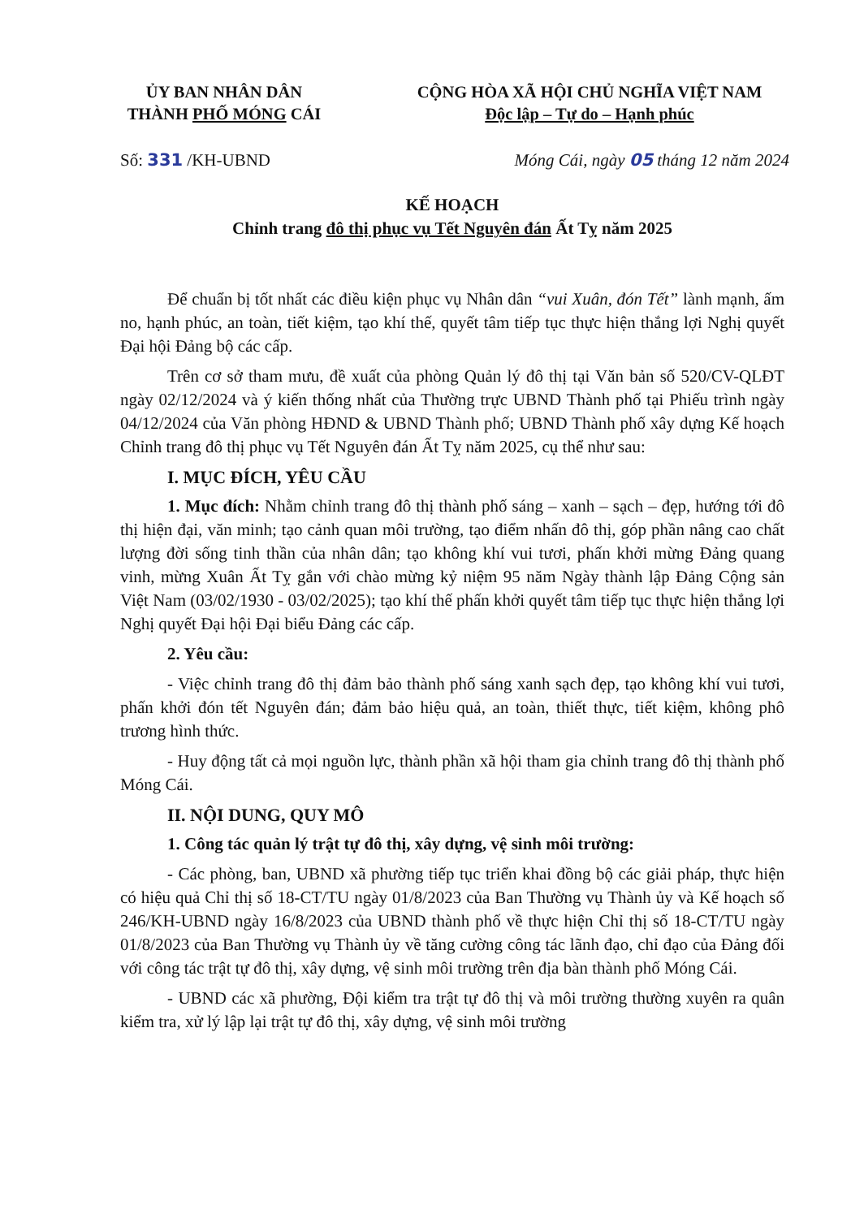ỦY BAN NHÂN DÂN
THÀNH PHỐ MÓNG CÁI
CỘNG HÒA XÃ HỘI CHỦ NGHĨA VIỆT NAM
Độc lập – Tự do – Hạnh phúc
Số: 331 /KH-UBND Móng Cái, ngày 05 tháng 12 năm 2024
KẾ HOẠCH
Chỉnh trang đô thị phục vụ Tết Nguyên đán Ất Tỵ năm 2025
Để chuẩn bị tốt nhất các điều kiện phục vụ Nhân dân “vui Xuân, đón Tết” lành mạnh, ấm no, hạnh phúc, an toàn, tiết kiệm, tạo khí thế, quyết tâm tiếp tục thực hiện thắng lợi Nghị quyết Đại hội Đảng bộ các cấp.
Trên cơ sở tham mưu, đề xuất của phòng Quản lý đô thị tại Văn bản số 520/CV-QLĐT ngày 02/12/2024 và ý kiến thống nhất của Thường trực UBND Thành phố tại Phiếu trình ngày 04/12/2024 của Văn phòng HĐND & UBND Thành phố; UBND Thành phố xây dựng Kế hoạch Chỉnh trang đô thị phục vụ Tết Nguyên đán Ất Tỵ năm 2025, cụ thể như sau:
I. MỤC ĐÍCH, YÊU CẦU
1. Mục đích: Nhằm chỉnh trang đô thị thành phố sáng – xanh – sạch – đẹp, hướng tới đô thị hiện đại, văn minh; tạo cảnh quan môi trường, tạo điểm nhấn đô thị, góp phần nâng cao chất lượng đời sống tinh thần của nhân dân; tạo không khí vui tươi, phấn khởi mừng Đảng quang vinh, mừng Xuân Ất Tỵ gắn với chào mừng kỷ niệm 95 năm Ngày thành lập Đảng Cộng sản Việt Nam (03/02/1930 - 03/02/2025); tạo khí thế phấn khởi quyết tâm tiếp tục thực hiện thắng lợi Nghị quyết Đại hội Đại biểu Đảng các cấp.
2. Yêu cầu:
- Việc chỉnh trang đô thị đảm bảo thành phố sáng xanh sạch đẹp, tạo không khí vui tươi, phấn khởi đón tết Nguyên đán; đảm bảo hiệu quả, an toàn, thiết thực, tiết kiệm, không phô trương hình thức.
- Huy động tất cả mọi nguồn lực, thành phần xã hội tham gia chỉnh trang đô thị thành phố Móng Cái.
II. NỘI DUNG, QUY MÔ
1. Công tác quản lý trật tự đô thị, xây dựng, vệ sinh môi trường:
- Các phòng, ban, UBND xã phường tiếp tục triển khai đồng bộ các giải pháp, thực hiện có hiệu quả Chỉ thị số 18-CT/TU ngày 01/8/2023 của Ban Thường vụ Thành ủy và Kế hoạch số 246/KH-UBND ngày 16/8/2023 của UBND thành phố về thực hiện Chỉ thị số 18-CT/TU ngày 01/8/2023 của Ban Thường vụ Thành ủy về tăng cường công tác lãnh đạo, chỉ đạo của Đảng đối với công tác trật tự đô thị, xây dựng, vệ sinh môi trường trên địa bàn thành phố Móng Cái.
- UBND các xã phường, Đội kiểm tra trật tự đô thị và môi trường thường xuyên ra quân kiểm tra, xử lý lập lại trật tự đô thị, xây dựng, vệ sinh môi trường